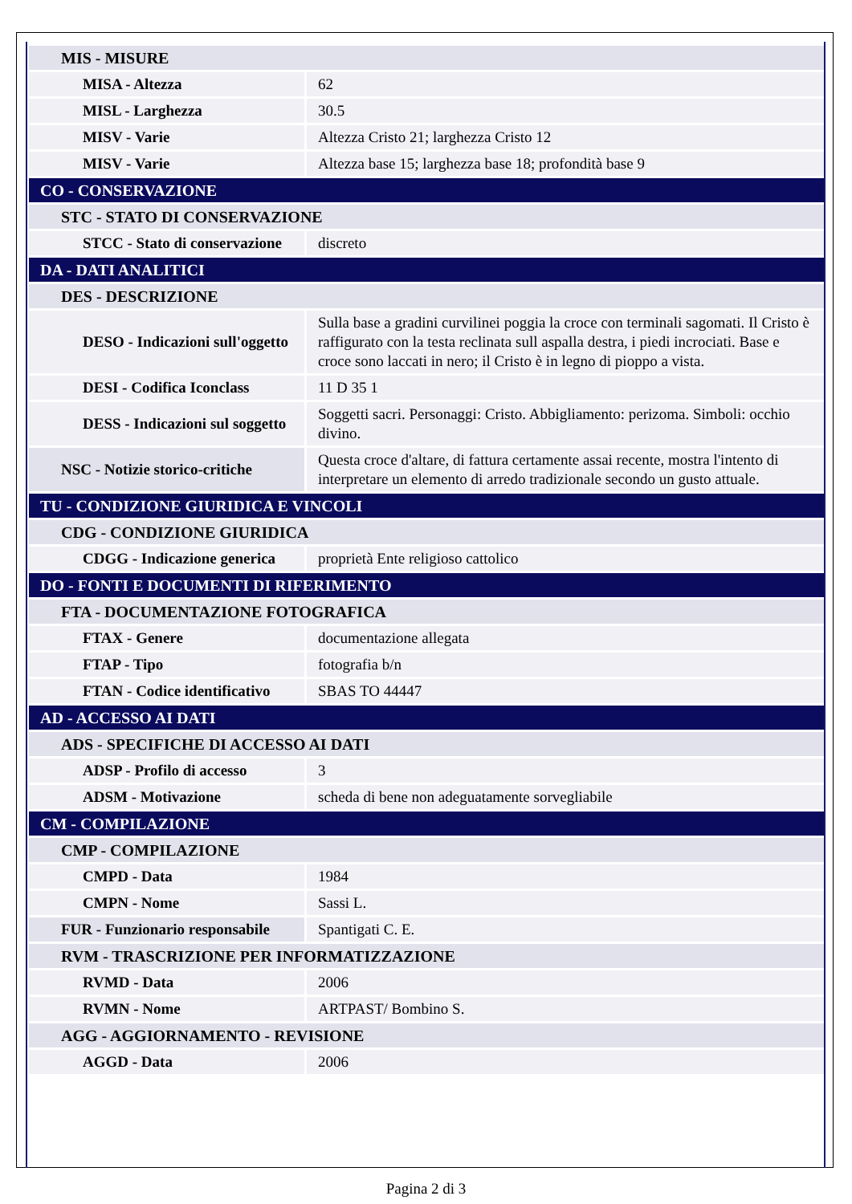| MIS - MISURE | |
| MISA - Altezza | 62 |
| MISL - Larghezza | 30.5 |
| MISV - Varie | Altezza Cristo 21; larghezza Cristo 12 |
| MISV - Varie | Altezza base 15; larghezza base 18; profondità base 9 |
| CO - CONSERVAZIONE | |
| STC - STATO DI CONSERVAZIONE | |
| STCC - Stato di conservazione | discreto |
| DA - DATI ANALITICI | |
| DES - DESCRIZIONE | |
| DESO - Indicazioni sull'oggetto | Sulla base a gradini curvilinei poggia la croce con terminali sagomati. Il Cristo è raffigurato con la testa reclinata sull aspalla destra, i piedi incrociati. Base e croce sono laccati in nero; il Cristo è in legno di pioppo a vista. |
| DESI - Codifica Iconclass | 11 D 35 1 |
| DESS - Indicazioni sul soggetto | Soggetti sacri. Personaggi: Cristo. Abbigliamento: perizoma. Simboli: occhio divino. |
| NSC - Notizie storico-critiche | Questa croce d'altare, di fattura certamente assai recente, mostra l'intento di interpretare un elemento di arredo tradizionale secondo un gusto attuale. |
| TU - CONDIZIONE GIURIDICA E VINCOLI | |
| CDG - CONDIZIONE GIURIDICA | |
| CDGG - Indicazione generica | proprietà Ente religioso cattolico |
| DO - FONTI E DOCUMENTI DI RIFERIMENTO | |
| FTA - DOCUMENTAZIONE FOTOGRAFICA | |
| FTAX - Genere | documentazione allegata |
| FTAP - Tipo | fotografia b/n |
| FTAN - Codice identificativo | SBAS TO 44447 |
| AD - ACCESSO AI DATI | |
| ADS - SPECIFICHE DI ACCESSO AI DATI | |
| ADSP - Profilo di accesso | 3 |
| ADSM - Motivazione | scheda di bene non adeguatamente sorvegliabile |
| CM - COMPILAZIONE | |
| CMP - COMPILAZIONE | |
| CMPD - Data | 1984 |
| CMPN - Nome | Sassi L. |
| FUR - Funzionario responsabile | Spantigati C. E. |
| RVM - TRASCRIZIONE PER INFORMATIZZAZIONE | |
| RVMD - Data | 2006 |
| RVMN - Nome | ARTPAST/ Bombino S. |
| AGG - AGGIORNAMENTO - REVISIONE | |
| AGGD - Data | 2006 |
Pagina 2 di 3